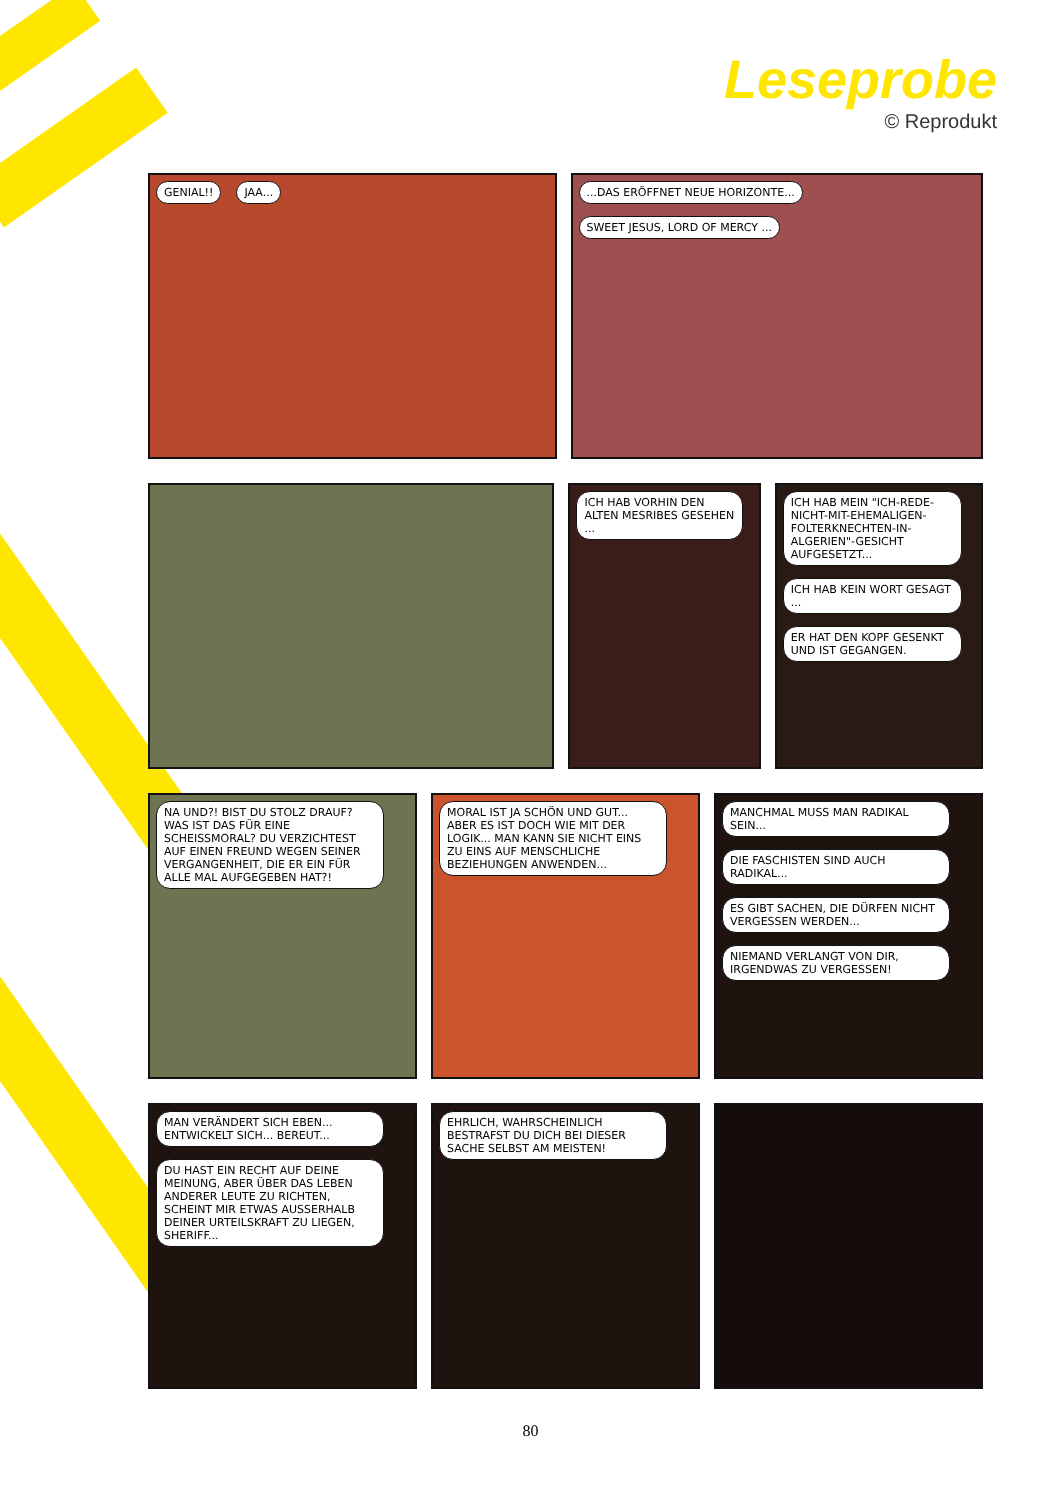Leseprobe
© Reprodukt
GENIAL!! JAA... ...DAS ERÖFFNET NEUE HORIZONTE... SWEET JESUS, LORD OF MERCY ...
ICH HAB VORHIN DEN ALTEN MESRIBES GESEHEN ...
ICH HAB MEIN "ICH-REDE-NICHT-MIT-EHEMALIGEN-FOLTERKNECHTEN-IN-ALGERIEN"-GESICHT AUFGESETZT... ICH HAB KEIN WORT GESAGT ... ER HAT DEN KOPF GESENKT UND IST GEGANGEN.
NA UND?! BIST DU STOLZ DRAUF? WAS IST DAS FÜR EINE SCHEISSMORAL? DU VERZICHTEST AUF EINEN FREUND WEGEN SEINER VERGANGENHEIT, DIE ER EIN FÜR ALLE MAL AUFGEGEBEN HAT?!
MORAL IST JA SCHÖN UND GUT... ABER ES IST DOCH WIE MIT DER LOGIK... MAN KANN SIE NICHT EINS ZU EINS AUF MENSCHLICHE BEZIEHUNGEN ANWENDEN...
MANCHMAL MUSS MAN RADIKAL SEIN... DIE FASCHISTEN SIND AUCH RADIKAL... ES GIBT SACHEN, DIE DÜRFEN NICHT VERGESSEN WERDEN... NIEMAND VERLANGT VON DIR, IRGENDWAS ZU VERGESSEN!
MAN VERÄNDERT SICH EBEN... ENTWICKELT SICH... BEREUT... DU HAST EIN RECHT AUF DEINE MEINUNG, ABER ÜBER DAS LEBEN ANDERER LEUTE ZU RICHTEN, SCHEINT MIR ETWAS AUSSERHALB DEINER URTEILSKRAFT ZU LIEGEN, SHERIFF...
EHRLICH, WAHRSCHEINLICH BESTRAFST DU DICH BEI DIESER SACHE SELBST AM MEISTEN!
80